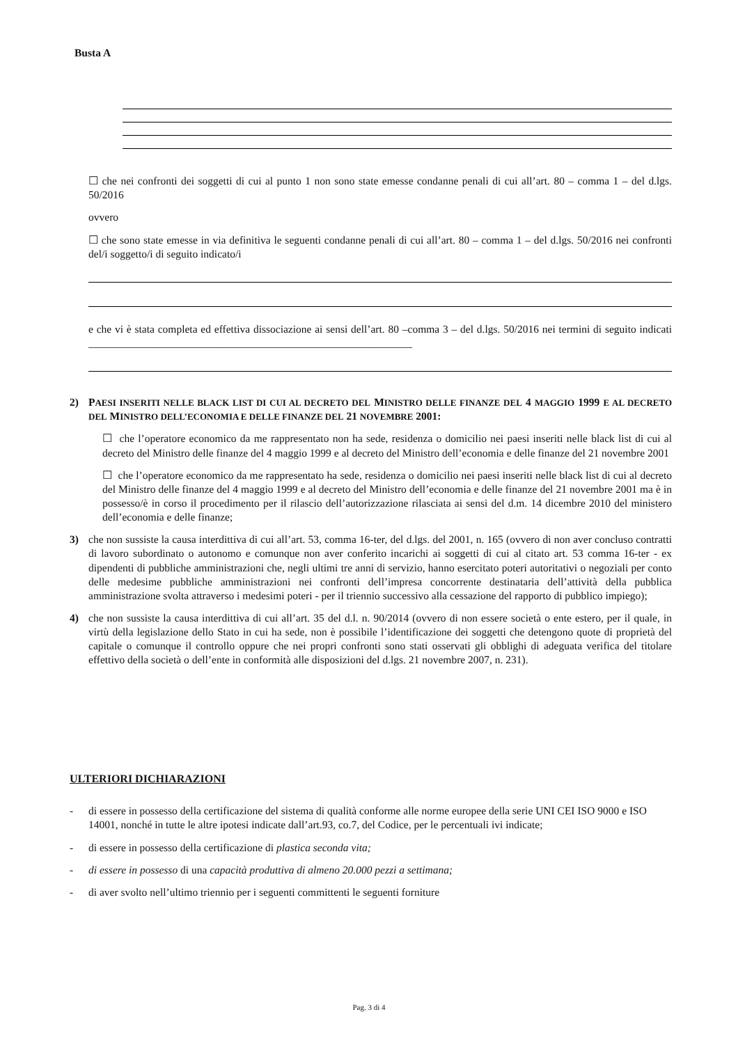Busta A
☐ che nei confronti dei soggetti di cui al punto 1 non sono state emesse condanne penali di cui all’art. 80 – comma 1 – del d.lgs. 50/2016
ovvero
☐ che sono state emesse in via definitiva le seguenti condanne penali di cui all’art. 80 – comma 1 – del d.lgs. 50/2016 nei confronti del/i soggetto/i di seguito indicato/i
e che vi è stata completa ed effettiva dissociazione ai sensi dell’art. 80 –comma 3 – del d.lgs. 50/2016 nei termini di seguito indicati ____________________________________________________________
2) PAESI INSERITI NELLE BLACK LIST DI CUI AL DECRETO DEL MINISTRO DELLE FINANZE DEL 4 MAGGIO 1999 E AL DECRETO DEL MINISTRO DELL’ECONOMIA E DELLE FINANZE DEL 21 NOVEMBRE 2001:
☐ che l’operatore economico da me rappresentato non ha sede, residenza o domicilio nei paesi inseriti nelle black list di cui al decreto del Ministro delle finanze del 4 maggio 1999 e al decreto del Ministro dell’economia e delle finanze del 21 novembre 2001
☐ che l’operatore economico da me rappresentato ha sede, residenza o domicilio nei paesi inseriti nelle black list di cui al decreto del Ministro delle finanze del 4 maggio 1999 e al decreto del Ministro dell’economia e delle finanze del 21 novembre 2001 ma è in possesso/è in corso il procedimento per il rilascio dell’autorizzazione rilasciata ai sensi del d.m. 14 dicembre 2010 del ministero dell’economia e delle finanze;
3) che non sussiste la causa interdittiva di cui all’art. 53, comma 16-ter, del d.lgs. del 2001, n. 165 (ovvero di non aver concluso contratti di lavoro subordinato o autonomo e comunque non aver conferito incarichi ai soggetti di cui al citato art. 53 comma 16-ter - ex dipendenti di pubbliche amministrazioni che, negli ultimi tre anni di servizio, hanno esercitato poteri autoritativi o negoziali per conto delle medesime pubbliche amministrazioni nei confronti dell’impresa concorrente destinataria dell’attività della pubblica amministrazione svolta attraverso i medesimi poteri - per il triennio successivo alla cessazione del rapporto di pubblico impiego);
4) che non sussiste la causa interdittiva di cui all’art. 35 del d.l. n. 90/2014 (ovvero di non essere società o ente estero, per il quale, in virtù della legislazione dello Stato in cui ha sede, non è possibile l’identificazione dei soggetti che detengono quote di proprietà del capitale o comunque il controllo oppure che nei propri confronti sono stati osservati gli obblighi di adeguata verifica del titolare effettivo della società o dell’ente in conformità alle disposizioni del d.lgs. 21 novembre 2007, n. 231).
ULTERIORI DICHIARAZIONI
- di essere in possesso della certificazione del sistema di qualità conforme alle norme europee della serie UNI CEI ISO 9000 e ISO 14001, nonché in tutte le altre ipotesi indicate dall’art.93, co.7, del Codice, per le percentuali ivi indicate;
- di essere in possesso della certificazione di plastica seconda vita;
- di essere in possesso di una capacità produttiva di almeno 20.000 pezzi a settimana;
- di aver svolto nell’ultimo triennio per i seguenti committenti le seguenti forniture
Pag. 3 di 4